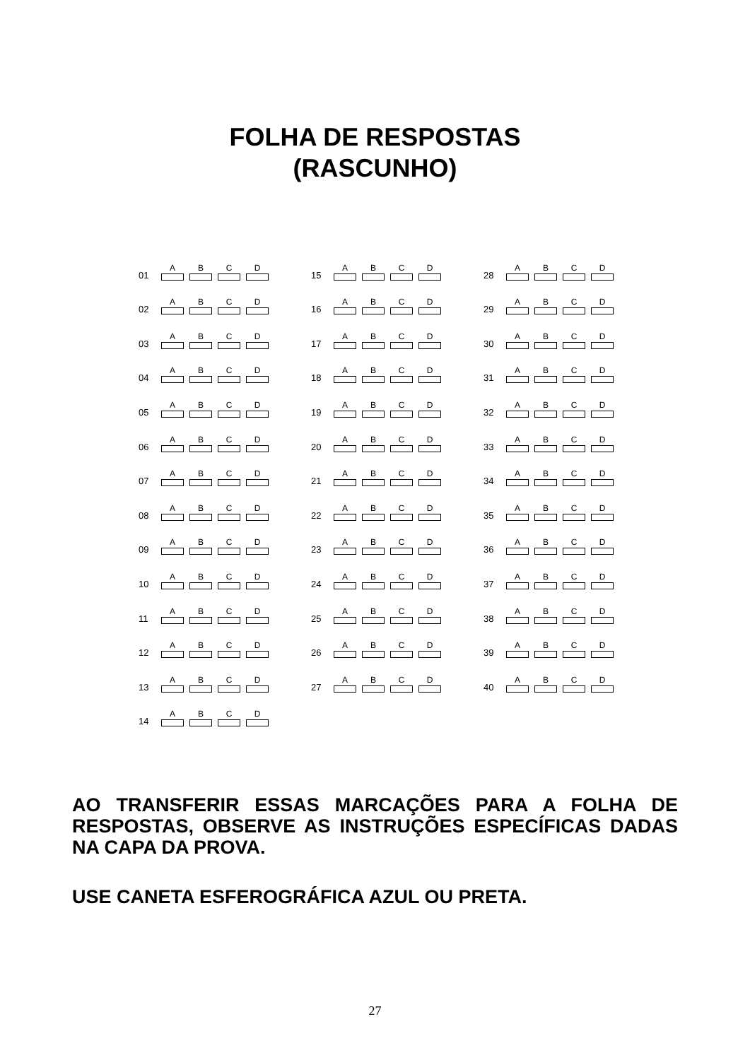FOLHA DE RESPOSTAS
(RASCUNHO)
01
A
B
C
D
02
A
B
C
D
03
A
B
C
D
04
A
B
C
D
05
A
B
C
D
06
A
B
C
D
07
A
B
C
D
08
A
B
C
D
09
A
B
C
D
10
A
B
C
D
11
A
B
C
D
12
A
B
C
D
13
A
B
C
D
14
A
B
C
D
15
A
B
C
D
16
A
B
C
D
17
A
B
C
D
18
A
B
C
D
19
A
B
C
D
20
A
B
C
D
21
A
B
C
D
22
A
B
C
D
23
A
B
C
D
24
A
B
C
D
25
A
B
C
D
26
A
B
C
D
27
A
B
C
D
28
A
B
C
D
29
A
B
C
D
30
A
B
C
D
31
A
B
C
D
32
A
B
C
D
33
A
B
C
D
34
A
B
C
D
35
A
B
C
D
36
A
B
C
D
37
A
B
C
D
38
A
B
C
D
39
A
B
C
D
40
A
B
C
D
AO TRANSFERIR ESSAS MARCAÇÕES PARA A FOLHA DE RESPOSTAS, OBSERVE AS INSTRUÇÕES ESPECÍFICAS DADAS NA CAPA DA PROVA.
USE CANETA ESFEROGRÁFICA AZUL OU PRETA.
27